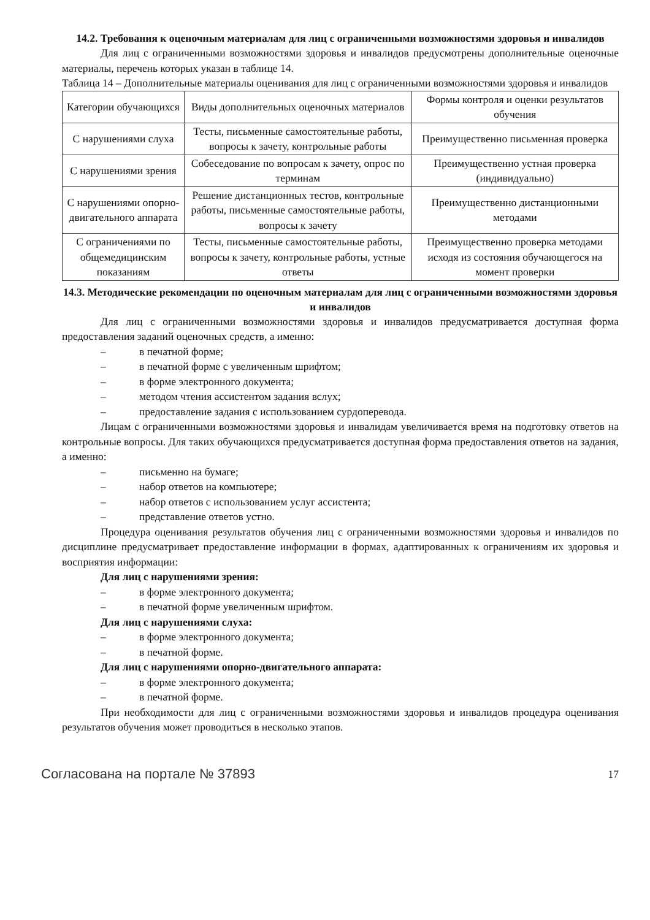14.2. Требования к оценочным материалам для лиц с ограниченными возможностями здоровья и инвалидов
Для лиц с ограниченными возможностями здоровья и инвалидов предусмотрены дополнительные оценочные материалы, перечень которых указан в таблице 14.
Таблица 14 – Дополнительные материалы оценивания для лиц с ограниченными возможностями здоровья и инвалидов
| Категории обучающихся | Виды дополнительных оценочных материалов | Формы контроля и оценки результатов обучения |
| --- | --- | --- |
| С нарушениями слуха | Тесты, письменные самостоятельные работы, вопросы к зачету, контрольные работы | Преимущественно письменная проверка |
| С нарушениями зрения | Собеседование по вопросам к зачету, опрос по терминам | Преимущественно устная проверка (индивидуально) |
| С нарушениями опорно-двигательного аппарата | Решение дистанционных тестов, контрольные работы, письменные самостоятельные работы, вопросы к зачету | Преимущественно дистанционными методами |
| С ограничениями по общемедицинским показаниям | Тесты, письменные самостоятельные работы, вопросы к зачету, контрольные работы, устные ответы | Преимущественно проверка методами исходя из состояния обучающегося на момент проверки |
14.3. Методические рекомендации по оценочным материалам для лиц с ограниченными возможностями здоровья и инвалидов
Для лиц с ограниченными возможностями здоровья и инвалидов предусматривается доступная форма предоставления заданий оценочных средств, а именно:
– в печатной форме;
– в печатной форме с увеличенным шрифтом;
– в форме электронного документа;
– методом чтения ассистентом задания вслух;
– предоставление задания с использованием сурдоперевода.
Лицам с ограниченными возможностями здоровья и инвалидам увеличивается время на подготовку ответов на контрольные вопросы. Для таких обучающихся предусматривается доступная форма предоставления ответов на задания, а именно:
– письменно на бумаге;
– набор ответов на компьютере;
– набор ответов с использованием услуг ассистента;
– представление ответов устно.
Процедура оценивания результатов обучения лиц с ограниченными возможностями здоровья и инвалидов по дисциплине предусматривает предоставление информации в формах, адаптированных к ограничениям их здоровья и восприятия информации:
Для лиц с нарушениями зрения:
– в форме электронного документа;
– в печатной форме увеличенным шрифтом.
Для лиц с нарушениями слуха:
– в форме электронного документа;
– в печатной форме.
Для лиц с нарушениями опорно-двигательного аппарата:
– в форме электронного документа;
– в печатной форме.
При необходимости для лиц с ограниченными возможностями здоровья и инвалидов процедура оценивания результатов обучения может проводиться в несколько этапов.
Согласована на портале № 37893
17